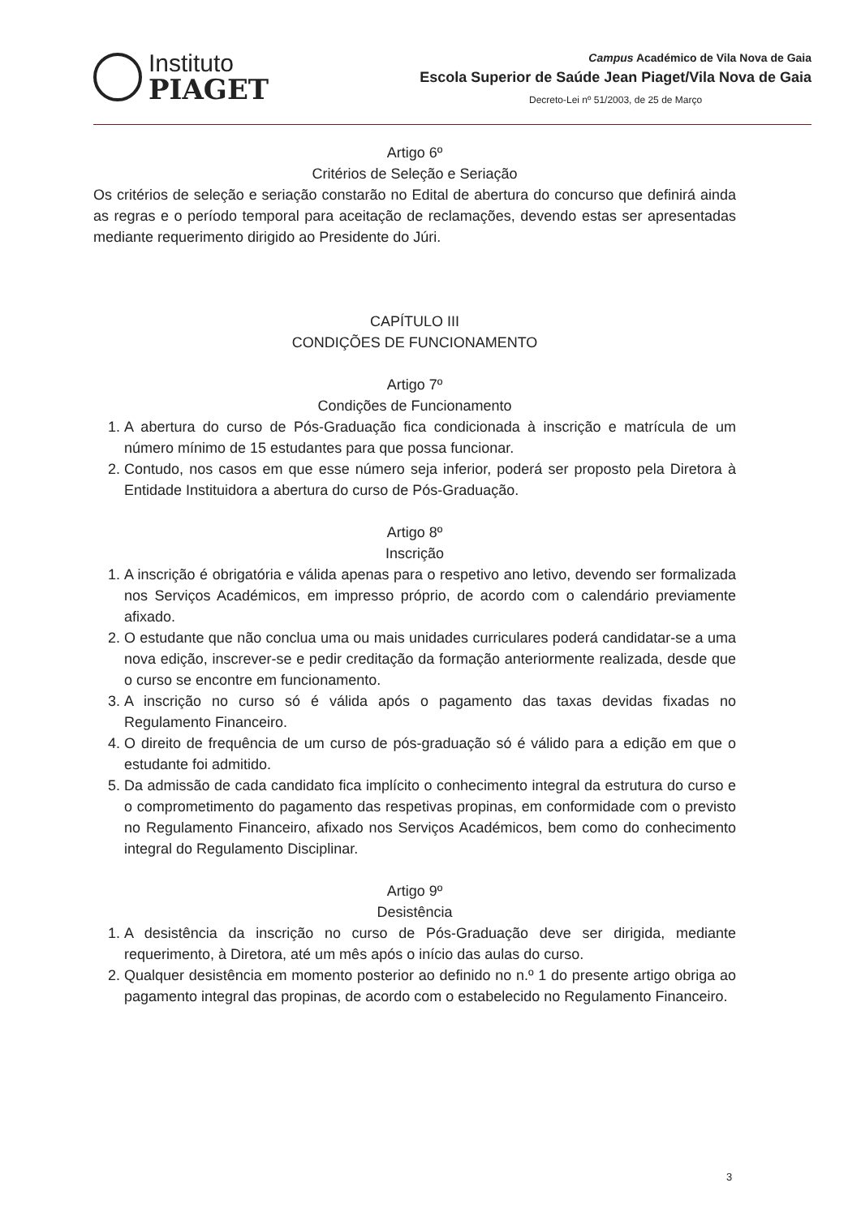Instituto
PIAGET
Campus Académico de Vila Nova de Gaia
Escola Superior de Saúde Jean Piaget/Vila Nova de Gaia
Decreto-Lei nº 51/2003, de 25 de Março
Artigo 6º
Critérios de Seleção e Seriação
Os critérios de seleção e seriação constarão no Edital de abertura do concurso que definirá ainda as regras e o período temporal para aceitação de reclamações, devendo estas ser apresentadas mediante requerimento dirigido ao Presidente do Júri.
CAPÍTULO III
CONDIÇÕES DE FUNCIONAMENTO
Artigo 7º
Condições de Funcionamento
1. A abertura do curso de Pós-Graduação fica condicionada à inscrição e matrícula de um número mínimo de 15 estudantes para que possa funcionar.
2. Contudo, nos casos em que esse número seja inferior, poderá ser proposto pela Diretora à Entidade Instituidora a abertura do curso de Pós-Graduação.
Artigo 8º
Inscrição
1. A inscrição é obrigatória e válida apenas para o respetivo ano letivo, devendo ser formalizada nos Serviços Académicos, em impresso próprio, de acordo com o calendário previamente afixado.
2. O estudante que não conclua uma ou mais unidades curriculares poderá candidatar-se a uma nova edição, inscrever-se e pedir creditação da formação anteriormente realizada, desde que o curso se encontre em funcionamento.
3. A inscrição no curso só é válida após o pagamento das taxas devidas fixadas no Regulamento Financeiro.
4. O direito de frequência de um curso de pós-graduação só é válido para a edição em que o estudante foi admitido.
5. Da admissão de cada candidato fica implícito o conhecimento integral da estrutura do curso e o comprometimento do pagamento das respetivas propinas, em conformidade com o previsto no Regulamento Financeiro, afixado nos Serviços Académicos, bem como do conhecimento integral do Regulamento Disciplinar.
Artigo 9º
Desistência
1. A desistência da inscrição no curso de Pós-Graduação deve ser dirigida, mediante requerimento, à Diretora, até um mês após o início das aulas do curso.
2. Qualquer desistência em momento posterior ao definido no n.º 1 do presente artigo obriga ao pagamento integral das propinas, de acordo com o estabelecido no Regulamento Financeiro.
3